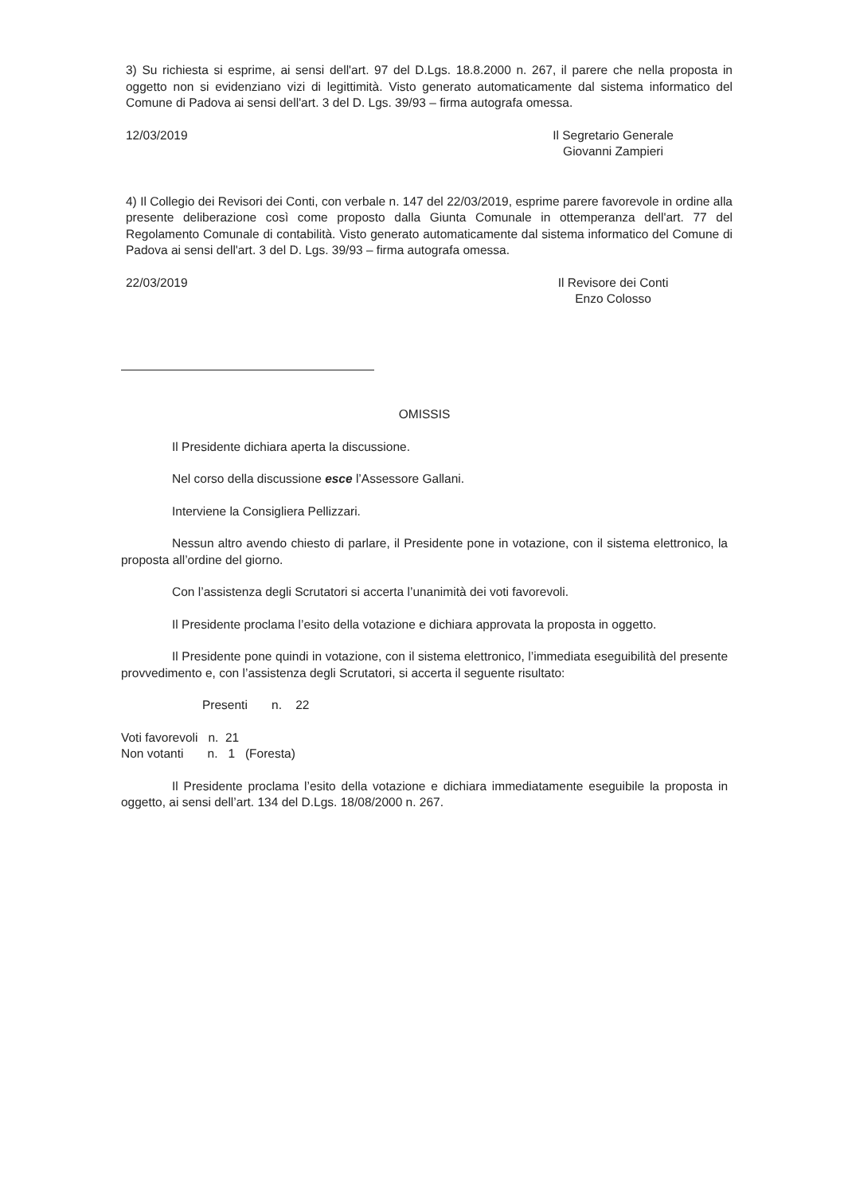3) Su richiesta si esprime, ai sensi dell'art. 97 del D.Lgs. 18.8.2000 n. 267, il parere che nella proposta in oggetto non si evidenziano vizi di legittimità. Visto generato automaticamente dal sistema informatico del Comune di Padova ai sensi dell'art. 3 del D. Lgs. 39/93 – firma autografa omessa.
12/03/2019 Il Segretario Generale
Giovanni Zampieri
4) Il Collegio dei Revisori dei Conti, con verbale n. 147 del 22/03/2019, esprime parere favorevole in ordine alla presente deliberazione così come proposto dalla Giunta Comunale in ottemperanza dell'art. 77 del Regolamento Comunale di contabilità. Visto generato automaticamente dal sistema informatico del Comune di Padova ai sensi dell'art. 3 del D. Lgs. 39/93 – firma autografa omessa.
22/03/2019 Il Revisore dei Conti
Enzo Colosso
OMISSIS
Il Presidente dichiara aperta la discussione.
Nel corso della discussione esce l’Assessore Gallani.
Interviene la Consigliera Pellizzari.
Nessun altro avendo chiesto di parlare, il Presidente pone in votazione, con il sistema elettronico, la proposta all’ordine del giorno.
Con l’assistenza degli Scrutatori si accerta l’unanimità dei voti favorevoli.
Il Presidente proclama l’esito della votazione e dichiara approvata la proposta in oggetto.
Il Presidente pone quindi in votazione, con il sistema elettronico, l’immediata eseguibilità del presente provvedimento e, con l’assistenza degli Scrutatori, si accerta il seguente risultato:
Presenti n. 22
Voti favorevoli n. 21
Non votanti n. 1 (Foresta)
Il Presidente proclama l’esito della votazione e dichiara immediatamente eseguibile la proposta in oggetto, ai sensi dell’art. 134 del D.Lgs. 18/08/2000 n. 267.